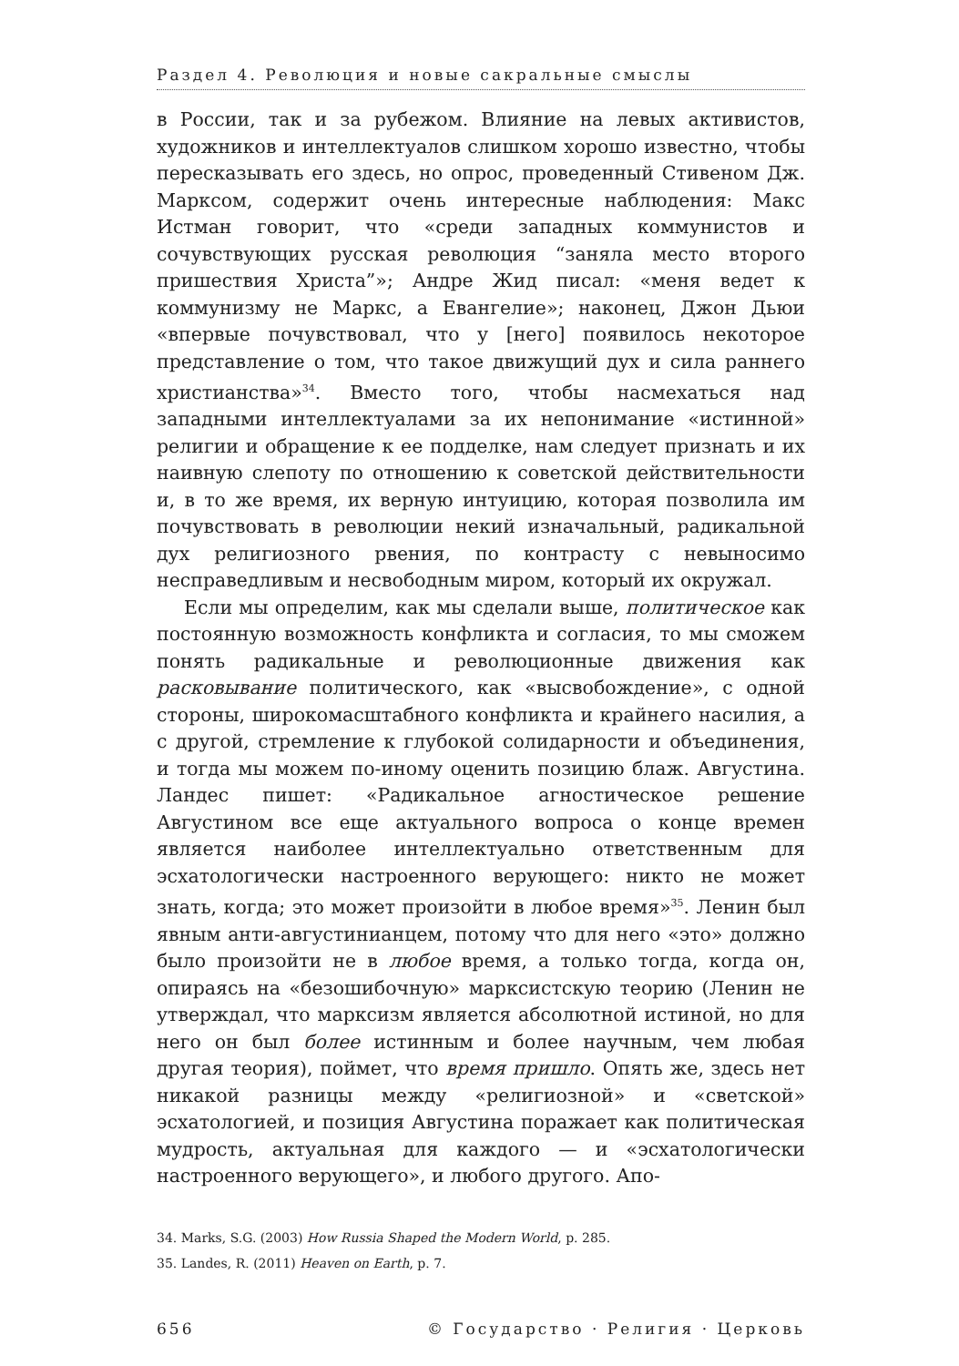Раздел 4. Революция и новые сакральные смыслы
в России, так и за рубежом. Влияние на левых активистов, художников и интеллектуалов слишком хорошо известно, чтобы пересказывать его здесь, но опрос, проведенный Стивеном Дж. Марксом, содержит очень интересные наблюдения: Макс Истман говорит, что «среди западных коммунистов и сочувствующих русская революция “заняла место второго пришествия Христа”»; Андре Жид писал: «меня ведет к коммунизму не Маркс, а Евангелие»; наконец, Джон Дьюи «впервые почувствовал, что у [него] появилось некоторое представление о том, что такое движущий дух и сила раннего христианства»<sup>34</sup>. Вместо того, чтобы насмехаться над западными интеллектуалами за их непонимание «истинной» религии и обращение к ее подделке, нам следует признать и их наивную слепоту по отношению к советской действительности и, в то же время, их верную интуицию, которая позволила им почувствовать в революции некий изначальный, радикальной дух религиозного рвения, по контрасту с невыносимо несправедливым и несвободным миром, который их окружал.
Если мы определим, как мы сделали выше, политическое как постоянную возможность конфликта и согласия, то мы сможем понять радикальные и революционные движения как расковывание политического, как «высвобождение», с одной стороны, широкомасштабного конфликта и крайнего насилия, а с другой, стремление к глубокой солидарности и объединения, и тогда мы можем по-иному оценить позицию блаж. Августина. Ландес пишет: «Радикальное агностическое решение Августином все еще актуального вопроса о конце времен является наиболее интеллектуально ответственным для эсхатологически настроенного верующего: никто не может знать, когда; это может произойти в любое время»<sup>35</sup>. Ленин был явным анти-августинианцем, потому что для него «это» должно было произойти не в любое время, а только тогда, когда он, опираясь на «безошибочную» марксистскую теорию (Ленин не утверждал, что марксизм является абсолютной истиной, но для него он был более истинным и более научным, чем любая другая теория), поймет, что время пришло. Опять же, здесь нет никакой разницы между «религиозной» и «светской» эсхатологией, и позиция Августина поражает как политическая мудрость, актуальная для каждого — и «эсхатологически настроенного верующего», и любого другого. Апо-
34. Marks, S.G. (2003) How Russia Shaped the Modern World, p. 285.
35. Landes, R. (2011) Heaven on Earth, p. 7.
656 © Государство · Религия · Церковь